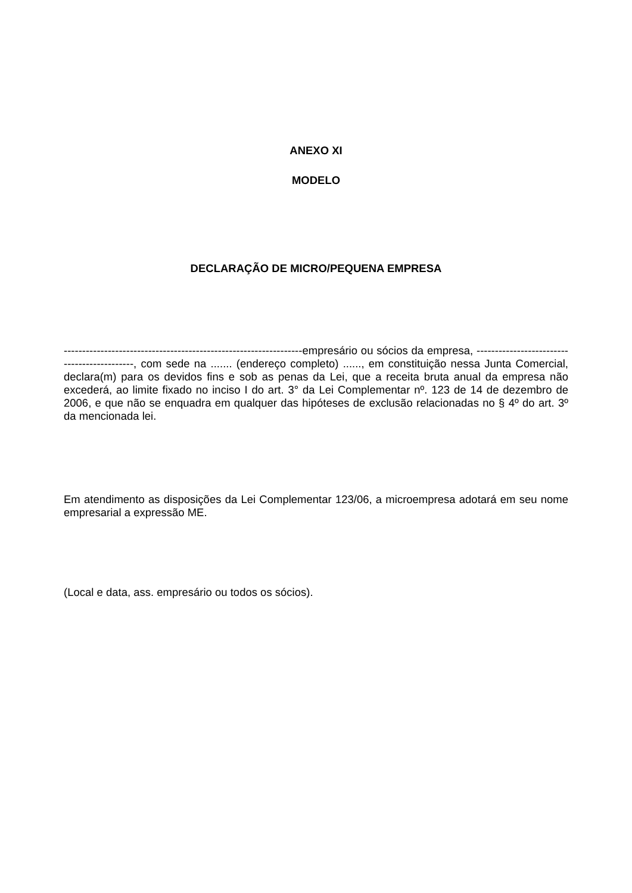ANEXO XI
MODELO
DECLARAÇÃO DE MICRO/PEQUENA EMPRESA
-----------------------------------------------------------------empresário ou sócios da empresa, --------------------------------------------, com sede na ....... (endereço completo) ......, em constituição nessa Junta Comercial, declara(m) para os devidos fins e sob as penas da Lei, que a receita bruta anual da empresa não excederá, ao limite fixado no inciso I do art. 3° da Lei Complementar nº. 123 de 14 de dezembro de 2006, e que não se enquadra em qualquer das hipóteses de exclusão relacionadas no § 4º do art. 3º da mencionada lei.
Em atendimento as disposições da Lei Complementar 123/06, a microempresa adotará em seu nome empresarial a expressão ME.
(Local e data, ass. empresário ou todos os sócios).